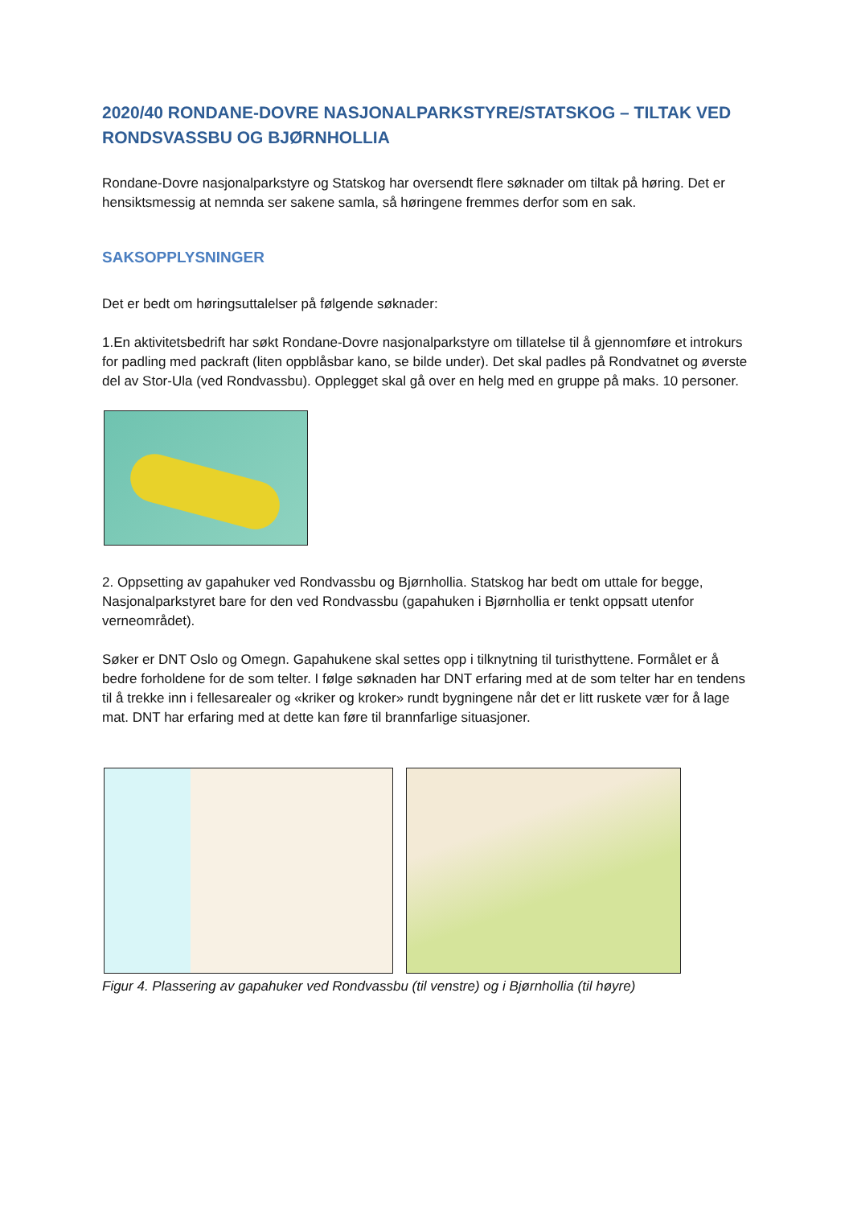2020/40 RONDANE-DOVRE NASJONALPARKSTYRE/STATSKOG – TILTAK VED RONDSVASSBU OG BJØRNHOLLIA
Rondane-Dovre nasjonalparkstyre og Statskog har oversendt flere søknader om tiltak på høring. Det er hensiktsmessig at nemnda ser sakene samla, så høringene fremmes derfor som en sak.
SAKSOPPLYSNINGER
Det er bedt om høringsuttalelser på følgende søknader:
1.En aktivitetsbedrift har søkt Rondane-Dovre nasjonalparkstyre om tillatelse til å gjennomføre et introkurs for padling med packraft (liten oppblåsbar kano, se bilde under). Det skal padles på Rondvatnet og øverste del av Stor-Ula (ved Rondvassbu). Opplegget skal gå over en helg med en gruppe på maks. 10 personer.
2. Oppsetting av gapahuker ved Rondvassbu og Bjørnhollia. Statskog har bedt om uttale for begge, Nasjonalparkstyret bare for den ved Rondvassbu (gapahuken i Bjørnhollia er tenkt oppsatt utenfor verneområdet).
Søker er DNT Oslo og Omegn. Gapahukene skal settes opp i tilknytning til turisthyttene. Formålet er å bedre forholdene for de som telter. I følge søknaden har DNT erfaring med at de som telter har en tendens til å trekke inn i fellesarealer og «kriker og kroker» rundt bygningene når det er litt ruskete vær for å lage mat. DNT har erfaring med at dette kan føre til brannfarlige situasjoner.
Figur 4. Plassering av gapahuker ved Rondvassbu (til venstre) og i Bjørnhollia (til høyre)